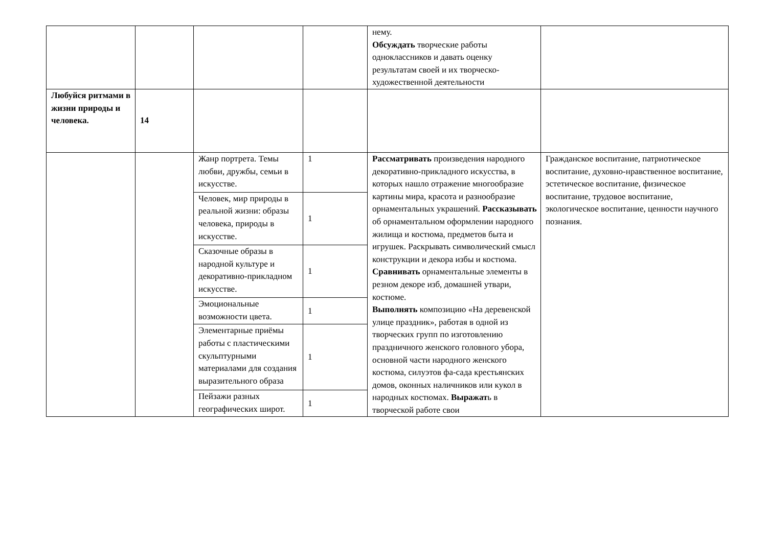| | | | | нему. Обсуждать творческие работы одноклассников и давать оценку результатам своей и их творческо-художественной деятельности | |
| Любуйся ритмами в жизни природы и человека. | 14 | | | | |
| | | Жанр портрета. Темы любви, дружбы, семьи в искусстве. | 1 | Рассматривать произведения народного декоративно-прикладного искусства, в которых нашло отражение многообразие картины мира, красота и разнообразие орнаментальных украшений. Рассказывать об орнаментальном оформлении народного жилища и костюма, предметов быта и игрушек. Раскрывать символический смысл конструкции и декора избы и костюма. Сравнивать орнаментальные элементы в резном декоре изб, домашней утвари, костюме. Выполнять композицию «На деревенской улице праздник», работая в одной из творческих групп по изготовлению праздничного женского головного убора, основной части народного женского костюма, силуэтов фа-сада крестьянских домов, оконных наличников или кукол в народных костюмах. Выражат ь в творческой работе свои | Гражданское воспитание, патриотическое воспитание, духовно-нравственное воспитание, эстетическое воспитание, физическое воспитание, трудовое воспитание, экологическое воспитание, ценности научного познания. |
| | | Человек, мир природы в реальной жизни: образы человека, природы в искусстве. | 1 | | |
| | | Сказочные образы в народной культуре и декоративно-прикладном искусстве. | 1 | | |
| | | Эмоциональные возможности цвета. | 1 | | |
| | | Элементарные приёмы работы с пластическими скульптурными материалами для создания выразительного образа | 1 | | |
| | | Пейзажи разных географических широт. | 1 | | |